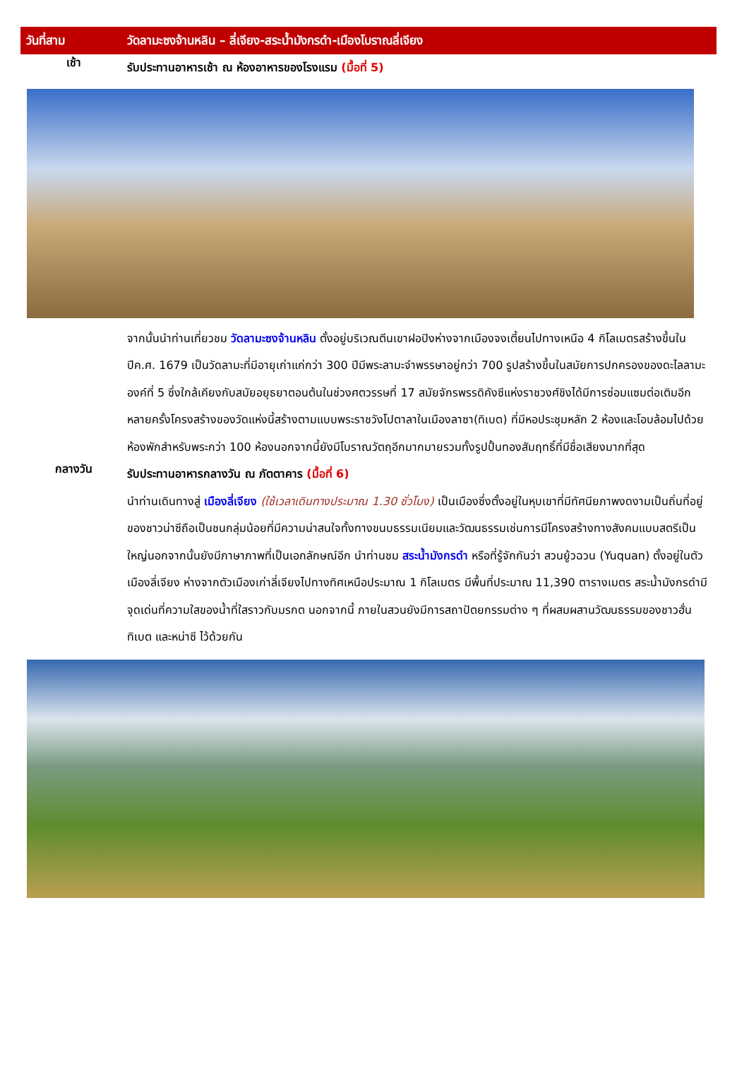วันที่สาม วัดลามะซงจ้านหลิน – ลี่เจียง-สระน้ำมังกรดำ-เมืองโบราณลี่เจียง
เช้า
รับประทานอาหารเช้า ณ ห้องอาหารของโรงแรม (มื้อที่ 5)
จากนั้นนำท่านเที่ยวชม วัดลามะซงจ้านหลิน ตั้งอยู่บริเวณตีนเขาฝอปิงห่างจากเมืองจงเตี้ยนไปทางเหนือ 4 กิโลเมตรสร้างขึ้นในปีค.ศ. 1679 เป็นวัดลามะที่มีอายุเก่าแก่กว่า 300 ปีมีพระลามะจำพรรษาอยู่กว่า 700 รูปสร้างขึ้นในสมัยการปกครองของดะไลลามะองค์ที่ 5 ซึ่งใกล้เคียงกับสมัยอยุธยาตอนต้นในช่วงศตวรรษที่ 17 สมัยจักรพรรดิคังซีแห่งราชวงศ์ชิงได้มีการซ่อมแซมต่อเติมอีกหลายครั้งโครงสร้างของวัดแห่งนี้สร้างตามแบบพระราชวังโปตาลาในเมืองลาซา(ทิเบต) ที่มีหอประชุมหลัก 2 ห้องและโอบล้อมไปด้วยห้องพักสำหรับพระกว่า 100 ห้องนอกจากนี้ยังมีโบราณวัตถุอีกมากมายรวมทั้งรูปปั้นทองสัมฤทธิ์ที่มีชื่อเสียงมากที่สุด
กลางวัน
รับประทานอาหารกลางวัน ณ ภัตตาคาร (มื้อที่ 6)
นำท่านเดินทางสู่ เมืองลี่เจียง (ใช้เวลาเดินทางประมาณ 1.30 ชั่วโมง) เป็นเมืองซึ่งตั้งอยู่ในหุบเขาที่มีทัศนียภาพงดงามเป็นถิ่นที่อยู่ของชาวน่าซีถือเป็นชนกลุ่มน้อยที่มีความน่าสนใจทั้งทางขนบธรรมเนียมและวัฒนธรรมเช่นการมีโครงสร้างทางสังคมแบบสตรีเป็นใหญ่นอกจากนั้นยังมีภาษาภาพที่เป็นเอกลักษณ์อีก นำท่านชม สระน้ำมังกรดำ หรือที่รู้จักกันว่า สวนยู้วฉวน (Yuquan) ตั้งอยู่ในตัวเมืองลี่เจียง ห่างจากตัวเมืองเก่าลี่เจียงไปทางทิศเหนือประมาณ 1 กิโลเมตร มีพื้นที่ประมาณ 11,390 ตารางเมตร สระน้ำมังกรดำมีจุดเด่นที่ความใสของน้ำที่ใสราวกับมรกต นอกจากนี้ ภายในสวนยังมีการสถาปัตยกรรมต่าง ๆ ที่ผสมผสานวัฒนธรรมของชาวฮั่น ทิเบต และหน่าซี ไว้ด้วยกัน